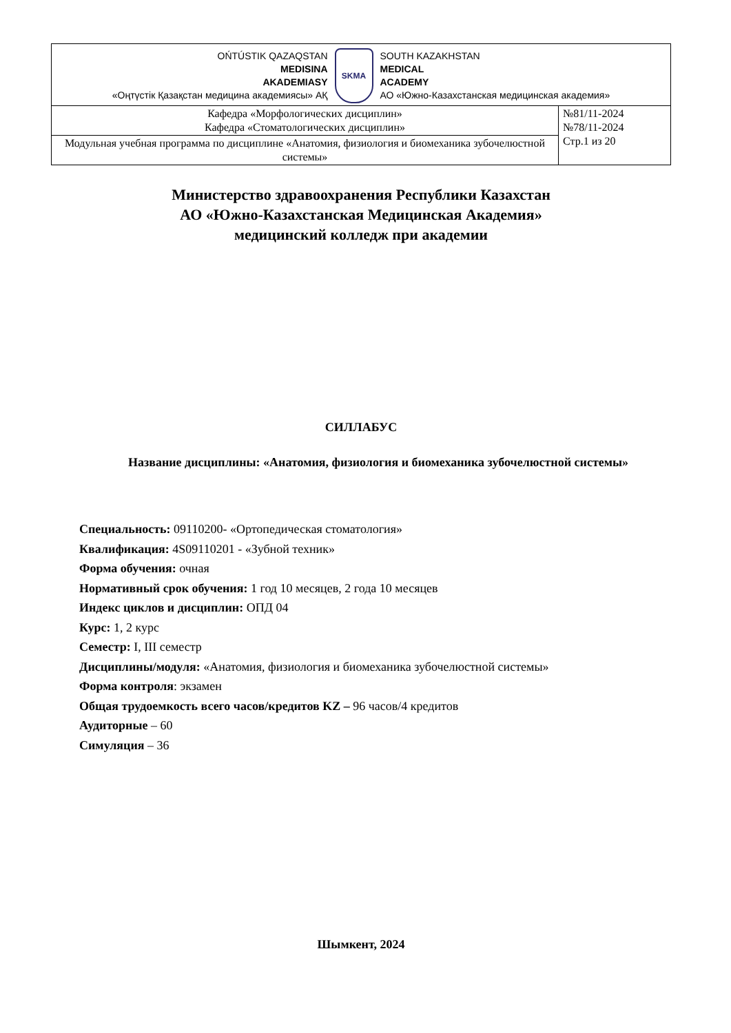| OŃTÚSTIK QAZAQSTAN MEDISINA AKADEMIASY «Оңтүстік Қазақстан медицина академиясы» АҚ SKMA SOUTH KAZAKHSTAN MEDICAL ACADEMY АО «Южно-Казахстанская медицинская академия» | |
| Кафедра «Морфологических дисциплин» Кафедра «Стоматологических дисциплин» | №81/11-2024 №78/11-2024 Стр.1 из 20 |
| Модульная учебная программа по дисциплине «Анатомия, физиология и биомеханика зубочелюстной системы» | |
Министерство здравоохранения Республики Казахстан
АО «Южно-Казахстанская Медицинская Академия»
медицинский колледж при академии
СИЛЛАБУС
Название дисциплины: «Анатомия, физиология и биомеханика зубочелюстной системы»
Специальность: 09110200- «Ортопедическая стоматология»
Квалификация: 4S09110201 - «Зубной техник»
Форма обучения: очная
Нормативный срок обучения: 1 год 10 месяцев, 2 года 10 месяцев
Индекс циклов и дисциплин: ОПД 04
Курс: 1, 2 курс
Семестр: I, III семестр
Дисциплины/модуля: «Анатомия, физиология и биомеханика зубочелюстной системы»
Форма контроля: экзамен
Общая трудоемкость всего часов/кредитов KZ – 96 часов/4 кредитов
Аудиторные – 60
Симуляция – 36
Шымкент, 2024